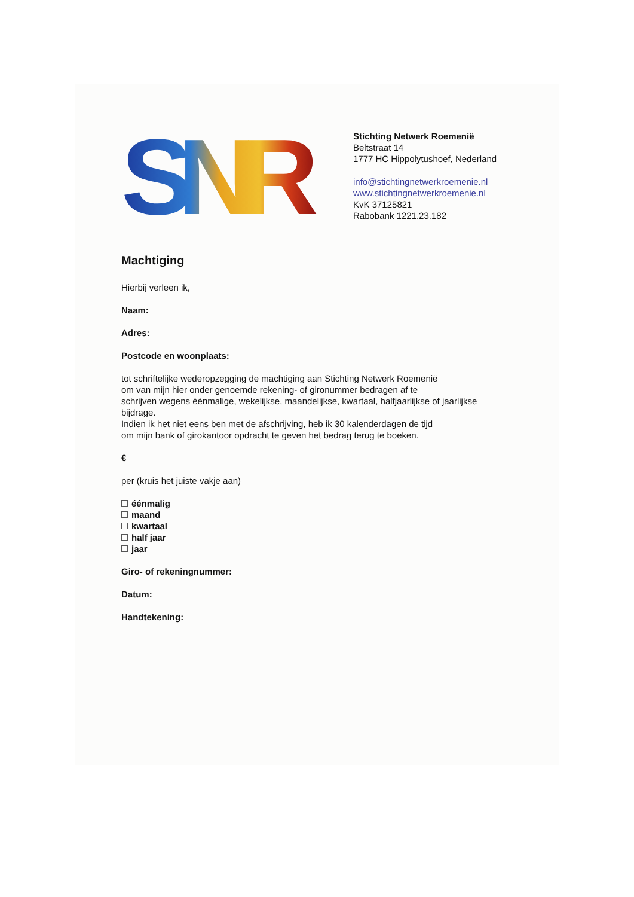SNR
Stichting Netwerk Roemenië
Beltstraat 14
1777 HC Hippolytushoef, Nederland
info@stichtingnetwerkroemenie.nl
www.stichtingnetwerkroemenie.nl
KvK 37125821
Rabobank 1221.23.182
Machtiging
Hierbij verleen ik,
Naam:
Adres:
Postcode en woonplaats:
tot schriftelijke wederopzegging de machtiging aan Stichting Netwerk Roemenië
om van mijn hier onder genoemde rekening- of gironummer bedragen af te
schrijven wegens éénmalige, wekelijkse, maandelijkse, kwartaal, halfjaarlijkse of jaarlijkse
bijdrage.
Indien ik het niet eens ben met de afschrijving, heb ik 30 kalenderdagen de tijd
om mijn bank of girokantoor opdracht te geven het bedrag terug te boeken.
€
per (kruis het juiste vakje aan)
éénmalig
maand
kwartaal
half jaar
jaar
Giro- of rekeningnummer:
Datum:
Handtekening: